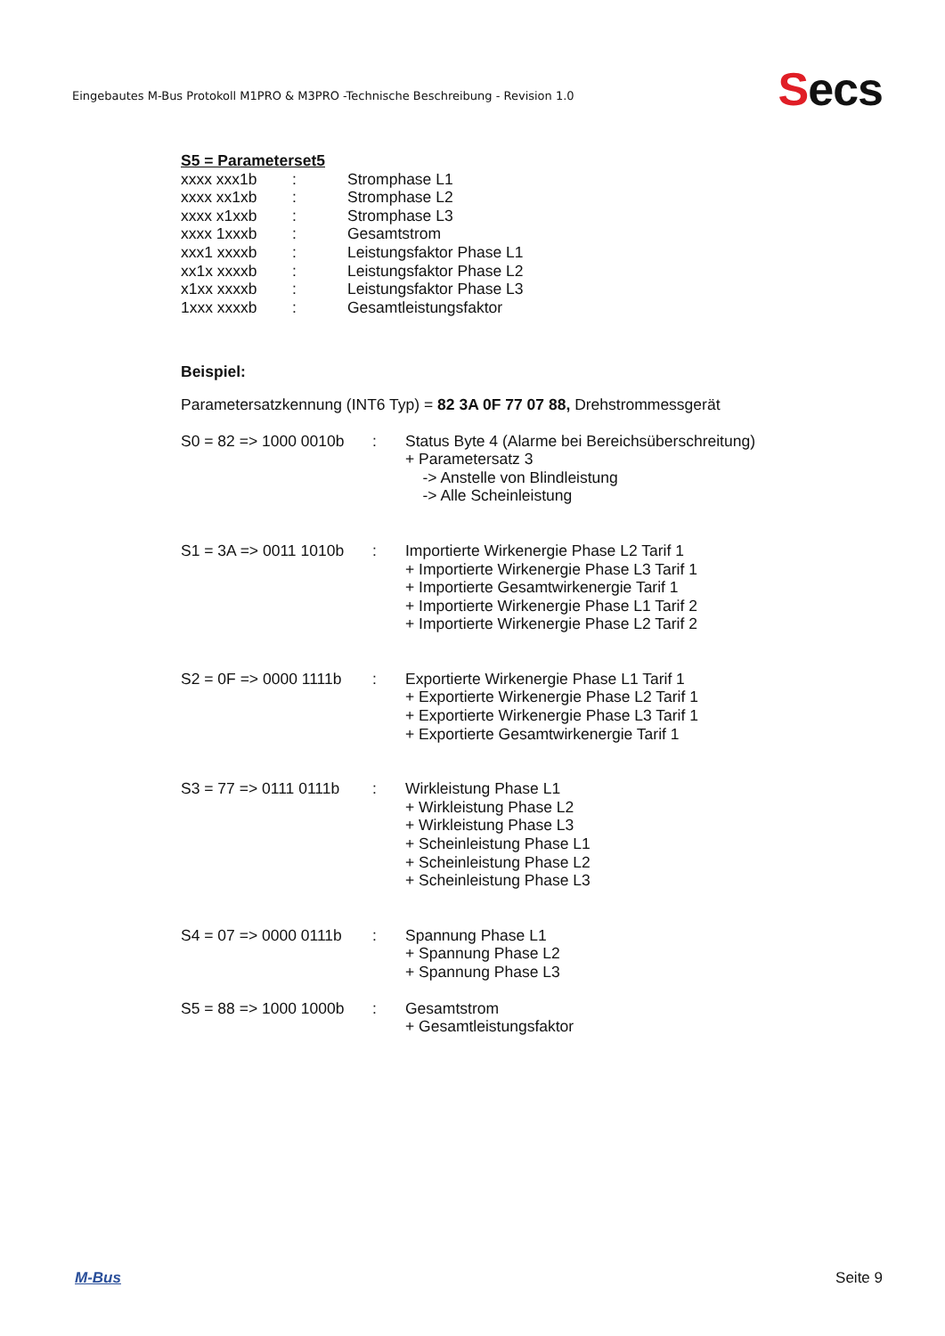Eingebautes M-Bus Protokoll M1PRO & M3PRO -Technische Beschreibung - Revision 1.0
Secs
S5 = Parameterset5
xxxx xxx1b : Stromphase L1
xxxx xx1xb : Stromphase L2
xxxx x1xxb : Stromphase L3
xxxx 1xxxb : Gesamtstrom
xxx1 xxxxb : Leistungsfaktor Phase L1
xx1x xxxxb : Leistungsfaktor Phase L2
x1xx xxxxb : Leistungsfaktor Phase L3
1xxx xxxxb : Gesamtleistungsfaktor
Beispiel:
Parametersatzkennung (INT6 Typ) = 82 3A 0F 77 07 88, Drehstrommessgerät
S0 = 82 => 1000 0010b
: Status Byte 4 (Alarme bei Bereichsüberschreitung)
+ Parametersatz 3
-> Anstelle von Blindleistung
-> Alle Scheinleistung
S1 = 3A => 0011 1010b
: Importierte Wirkenergie Phase L2 Tarif 1
+ Importierte Wirkenergie Phase L3 Tarif 1
+ Importierte Gesamtwirkenergie Tarif 1
+ Importierte Wirkenergie Phase L1 Tarif 2
+ Importierte Wirkenergie Phase L2 Tarif 2
S2 = 0F => 0000 1111b
: Exportierte Wirkenergie Phase L1 Tarif 1
+ Exportierte Wirkenergie Phase L2 Tarif 1
+ Exportierte Wirkenergie Phase L3 Tarif 1
+ Exportierte Gesamtwirkenergie Tarif 1
S3 = 77 => 0111 0111b
: Wirkleistung Phase L1
+ Wirkleistung Phase L2
+ Wirkleistung Phase L3
+ Scheinleistung Phase L1
+ Scheinleistung Phase L2
+ Scheinleistung Phase L3
S4 = 07 => 0000 0111b
: Spannung Phase L1
+ Spannung Phase L2
+ Spannung Phase L3
S5 = 88 => 1000 1000b
: Gesamtstrom
+ Gesamtleistungsfaktor
M-Bus Seite 9